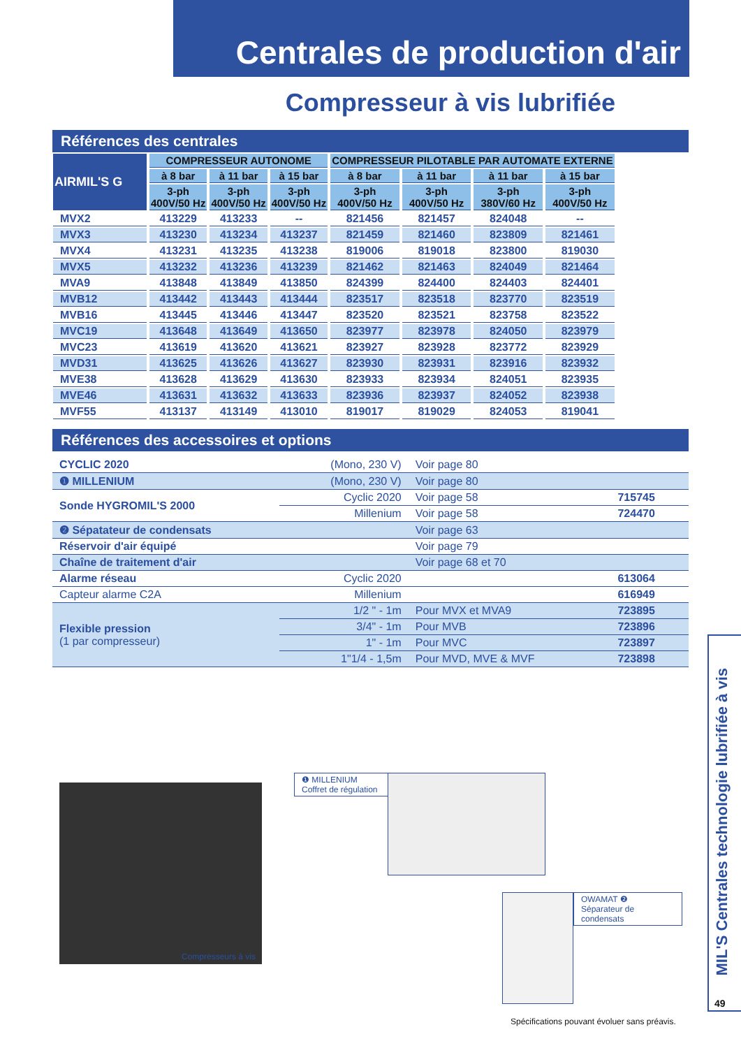Centrales de production d'air
Compresseur à vis lubrifiée
Références des centrales
| AIRMIL'S G | COMPRESSEUR AUTONOME | | | COMPRESSEUR PILOTABLE PAR AUTOMATE EXTERNE | | | |
| --- | --- | --- | --- | --- | --- | --- | --- |
| | à 8 bar | à 11 bar | à 15 bar | à 8 bar | à 11 bar | à 11 bar | à 15 bar |
| | 3-ph 400V/50 Hz | 3-ph 400V/50 Hz | 3-ph 400V/50 Hz | 3-ph 400V/50 Hz | 3-ph 400V/50 Hz | 3-ph 380V/60 Hz | 3-ph 400V/50 Hz |
| MVX2 | 413229 | 413233 | -- | 821456 | 821457 | 824048 | -- |
| MVX3 | 413230 | 413234 | 413237 | 821459 | 821460 | 823809 | 821461 |
| MVX4 | 413231 | 413235 | 413238 | 819006 | 819018 | 823800 | 819030 |
| MVX5 | 413232 | 413236 | 413239 | 821462 | 821463 | 824049 | 821464 |
| MVA9 | 413848 | 413849 | 413850 | 824399 | 824400 | 824403 | 824401 |
| MVB12 | 413442 | 413443 | 413444 | 823517 | 823518 | 823770 | 823519 |
| MVB16 | 413445 | 413446 | 413447 | 823520 | 823521 | 823758 | 823522 |
| MVC19 | 413648 | 413649 | 413650 | 823977 | 823978 | 824050 | 823979 |
| MVC23 | 413619 | 413620 | 413621 | 823927 | 823928 | 823772 | 823929 |
| MVD31 | 413625 | 413626 | 413627 | 823930 | 823931 | 823916 | 823932 |
| MVE38 | 413628 | 413629 | 413630 | 823933 | 823934 | 824051 | 823935 |
| MVE46 | 413631 | 413632 | 413633 | 823936 | 823937 | 824052 | 823938 |
| MVF55 | 413137 | 413149 | 413010 | 819017 | 819029 | 824053 | 819041 |
Références des accessoires et options
| CYCLIC 2020 | (Mono, 230 V) | Voir page 80 | |
| ❶ MILLENIUM | (Mono, 230 V) | Voir page 80 | |
| Sonde HYGROMIL'S 2000 | Cyclic 2020 | Voir page 58 | 715745 |
| | Millenium | Voir page 58 | 724470 |
| ❷ Sépatateur de condensats | | Voir page 63 | |
| Réservoir d'air équipé | | Voir page 79 | |
| Chaîne de traitement d'air | | Voir page 68 et 70 | |
| Alarme réseau | Cyclic 2020 | | 613064 |
| Capteur alarme C2A | Millenium | | 616949 |
| Flexible pression (1 par compresseur) | 1/2 " - 1m | Pour MVX et MVA9 | 723895 |
| | 3/4" - 1m | Pour MVB | 723896 |
| | 1" - 1m | Pour MVC | 723897 |
| | 1"1/4 - 1,5m | Pour MVD, MVE & MVF | 723898 |
Compresseurs à vis
❶ MILLENIUM
Coffret de régulation
OWAMAT ❷
Séparateur de condensats
Spécifications pouvant évoluer sans préavis.
MIL'S Centrales technologie lubrifiée à vis
49